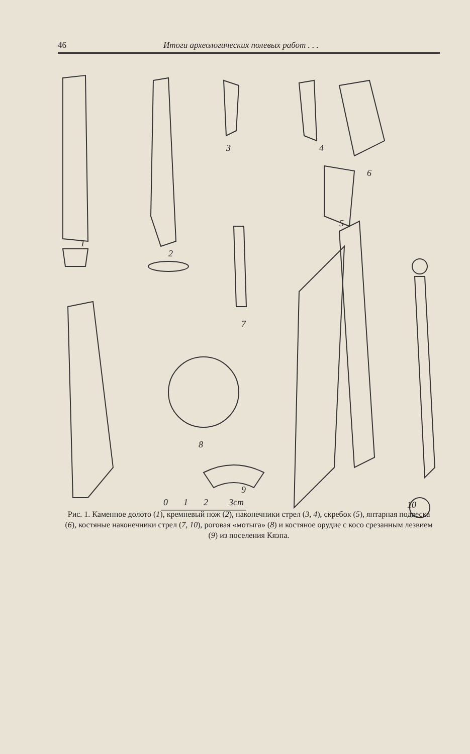46 Итоги археологических полевых работ . . .
1
2
3
4
5
6
7
8
9
10
0
1
2
3cm
Рис. 1. Каменное долото (1), кремневый нож (2), наконечники стрел (3, 4), скребок (5), янтарная подвеска (6), костяные наконечники стрел (7, 10), роговая «мотыга» (8) и костяное орудие с косо срезанным лезвием (9) из поселения Кяэпа.